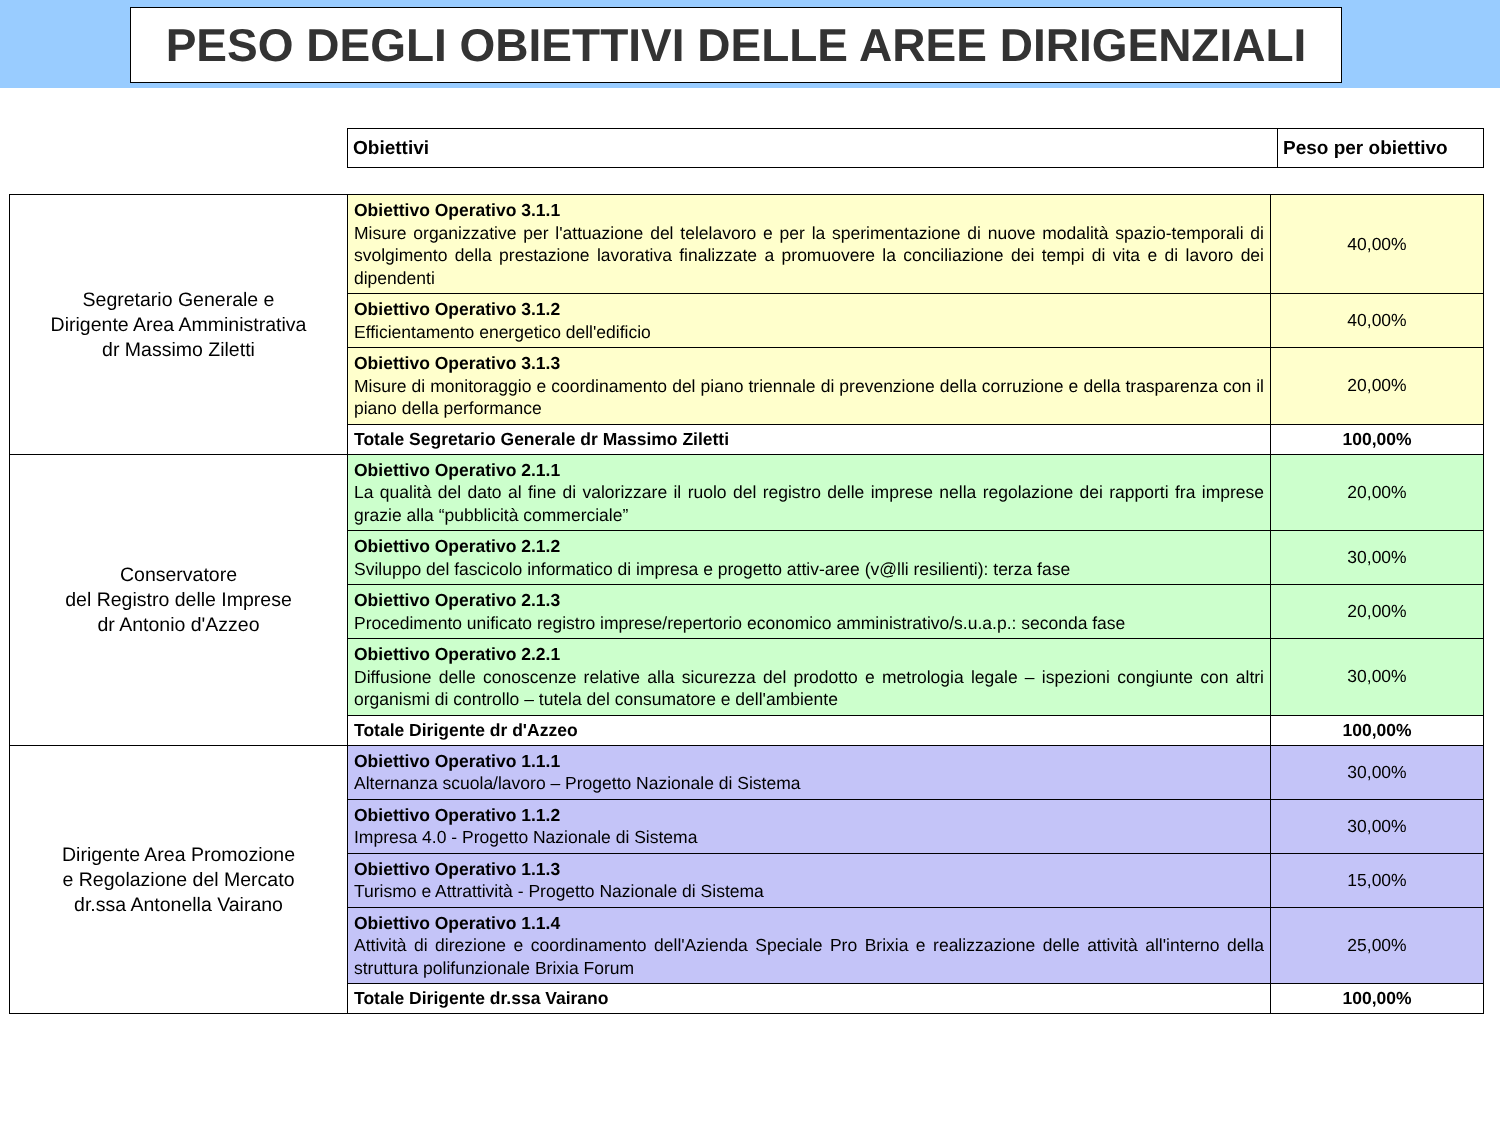PESO DEGLI OBIETTIVI DELLE AREE DIRIGENZIALI
| Obiettivi | Peso per obiettivo |
| Segretario Generale e Dirigente Area Amministrativa dr Massimo Ziletti | Obiettivo Operativo 3.1.1 Misure organizzative per l'attuazione del telelavoro e per la sperimentazione di nuove modalità spazio-temporali di svolgimento della prestazione lavorativa finalizzate a promuovere la conciliazione dei tempi di vita e di lavoro dei dipendenti | 40,00% |
| | Obiettivo Operativo 3.1.2 Efficientamento energetico dell'edificio | 40,00% |
| | Obiettivo Operativo 3.1.3 Misure di monitoraggio e coordinamento del piano triennale di prevenzione della corruzione e della trasparenza con il piano della performance | 20,00% |
| | Totale Segretario Generale dr Massimo Ziletti | 100,00% |
| Conservatore del Registro delle Imprese dr Antonio d'Azzeo | Obiettivo Operativo 2.1.1 La qualità del dato al fine di valorizzare il ruolo del registro delle imprese nella regolazione dei rapporti fra imprese grazie alla “pubblicità commerciale” | 20,00% |
| | Obiettivo Operativo 2.1.2 Sviluppo del fascicolo informatico di impresa e progetto attiv-aree (v@lli resilienti): terza fase | 30,00% |
| | Obiettivo Operativo 2.1.3 Procedimento unificato registro imprese/repertorio economico amministrativo/s.u.a.p.: seconda fase | 20,00% |
| | Obiettivo Operativo 2.2.1 Diffusione delle conoscenze relative alla sicurezza del prodotto e metrologia legale – ispezioni congiunte con altri organismi di controllo – tutela del consumatore e dell'ambiente | 30,00% |
| | Totale Dirigente dr d'Azzeo | 100,00% |
| Dirigente Area Promozione e Regolazione del Mercato dr.ssa Antonella Vairano | Obiettivo Operativo 1.1.1 Alternanza scuola/lavoro – Progetto Nazionale di Sistema | 30,00% |
| | Obiettivo Operativo 1.1.2 Impresa 4.0 - Progetto Nazionale di Sistema | 30,00% |
| | Obiettivo Operativo 1.1.3 Turismo e Attrattività - Progetto Nazionale di Sistema | 15,00% |
| | Obiettivo Operativo 1.1.4 Attività di direzione e coordinamento dell'Azienda Speciale Pro Brixia e realizzazione delle attività all'interno della struttura polifunzionale Brixia Forum | 25,00% |
| | Totale Dirigente dr.ssa Vairano | 100,00% |